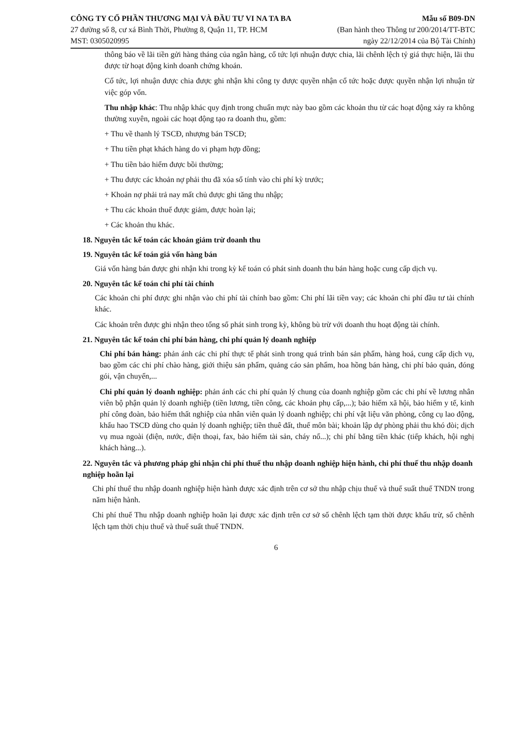CÔNG TY CỔ PHẦN THƯƠNG MẠI VÀ ĐẦU TƯ VI NA TA BA
27 đường số 8, cư xá Bình Thời, Phường 8, Quận 11, TP. HCM
MST: 0305020995
Mẫu số B09-DN
(Ban hành theo Thông tư 200/2014/TT-BTC
ngày 22/12/2014 của Bộ Tài Chính)
thông báo về lãi tiền gửi hàng tháng của ngân hàng, cổ tức lợi nhuận được chia, lãi chênh lệch tỷ giá thực hiện, lãi thu được từ hoạt động kinh doanh chứng khoán.
Cổ tức, lợi nhuận được chia được ghi nhận khi công ty được quyền nhận cổ tức hoặc được quyền nhận lợi nhuận từ việc góp vốn.
Thu nhập khác: Thu nhập khác quy định trong chuẩn mực này bao gồm các khoản thu từ các hoạt động xảy ra không thường xuyên, ngoài các hoạt động tạo ra doanh thu, gồm:
+ Thu về thanh lý TSCĐ, nhượng bán TSCĐ;
+ Thu tiền phạt khách hàng do vi phạm hợp đồng;
+ Thu tiền bảo hiểm được bồi thường;
+ Thu được các khoản nợ phải thu đã xóa sổ tính vào chi phí kỳ trước;
+ Khoản nợ phải trả nay mất chủ được ghi tăng thu nhập;
+ Thu các khoản thuế được giảm, được hoàn lại;
+ Các khoản thu khác.
18. Nguyên tắc kế toán các khoản giảm trừ doanh thu
19. Nguyên tắc kế toán giá vốn hàng bán
Giá vốn hàng bán được ghi nhận khi trong kỳ kế toán có phát sinh doanh thu bán hàng hoặc cung cấp dịch vụ.
20. Nguyên tắc kế toán chi phí tài chính
Các khoản chi phí được ghi nhận vào chi phí tài chính bao gồm: Chi phí lãi tiền vay; các khoản chi phí đầu tư tài chính khác.
Các khoản trên được ghi nhận theo tổng số phát sinh trong kỳ, không bù trừ với doanh thu hoạt động tài chính.
21. Nguyên tắc kế toán chi phí bán hàng, chi phí quản lý doanh nghiệp
Chi phí bán hàng: phản ánh các chi phí thực tế phát sinh trong quá trình bán sản phẩm, hàng hoá, cung cấp dịch vụ, bao gồm các chi phí chào hàng, giới thiệu sản phẩm, quảng cáo sản phẩm, hoa hồng bán hàng, chi phí bảo quản, đóng gói, vận chuyển,...
Chi phí quản lý doanh nghiệp: phản ánh các chi phí quản lý chung của doanh nghiệp gồm các chi phí về lương nhân viên bộ phận quản lý doanh nghiệp (tiền lương, tiền công, các khoản phụ cấp,...); bảo hiểm xã hội, bảo hiểm y tế, kinh phí công đoàn, bảo hiểm thất nghiệp của nhân viên quản lý doanh nghiệp; chi phí vật liệu văn phòng, công cụ lao động, khấu hao TSCĐ dùng cho quản lý doanh nghiệp; tiền thuê đất, thuế môn bài; khoản lập dự phòng phải thu khó đòi; dịch vụ mua ngoài (điện, nước, điện thoại, fax, bảo hiểm tài sản, cháy nổ...); chi phí bằng tiền khác (tiếp khách, hội nghị khách hàng...).
22. Nguyên tắc và phương pháp ghi nhận chi phí thuế thu nhập doanh nghiệp hiện hành, chi phí thuế thu nhập doanh nghiệp hoãn lại
Chi phí thuế thu nhập doanh nghiệp hiện hành được xác định trên cơ sở thu nhập chịu thuế và thuế suất thuế TNDN trong năm hiện hành.
Chi phí thuế Thu nhập doanh nghiệp hoãn lại được xác định trên cơ sở số chênh lệch tạm thời được khấu trừ, số chênh lệch tạm thời chịu thuế và thuế suất thuế TNDN.
6